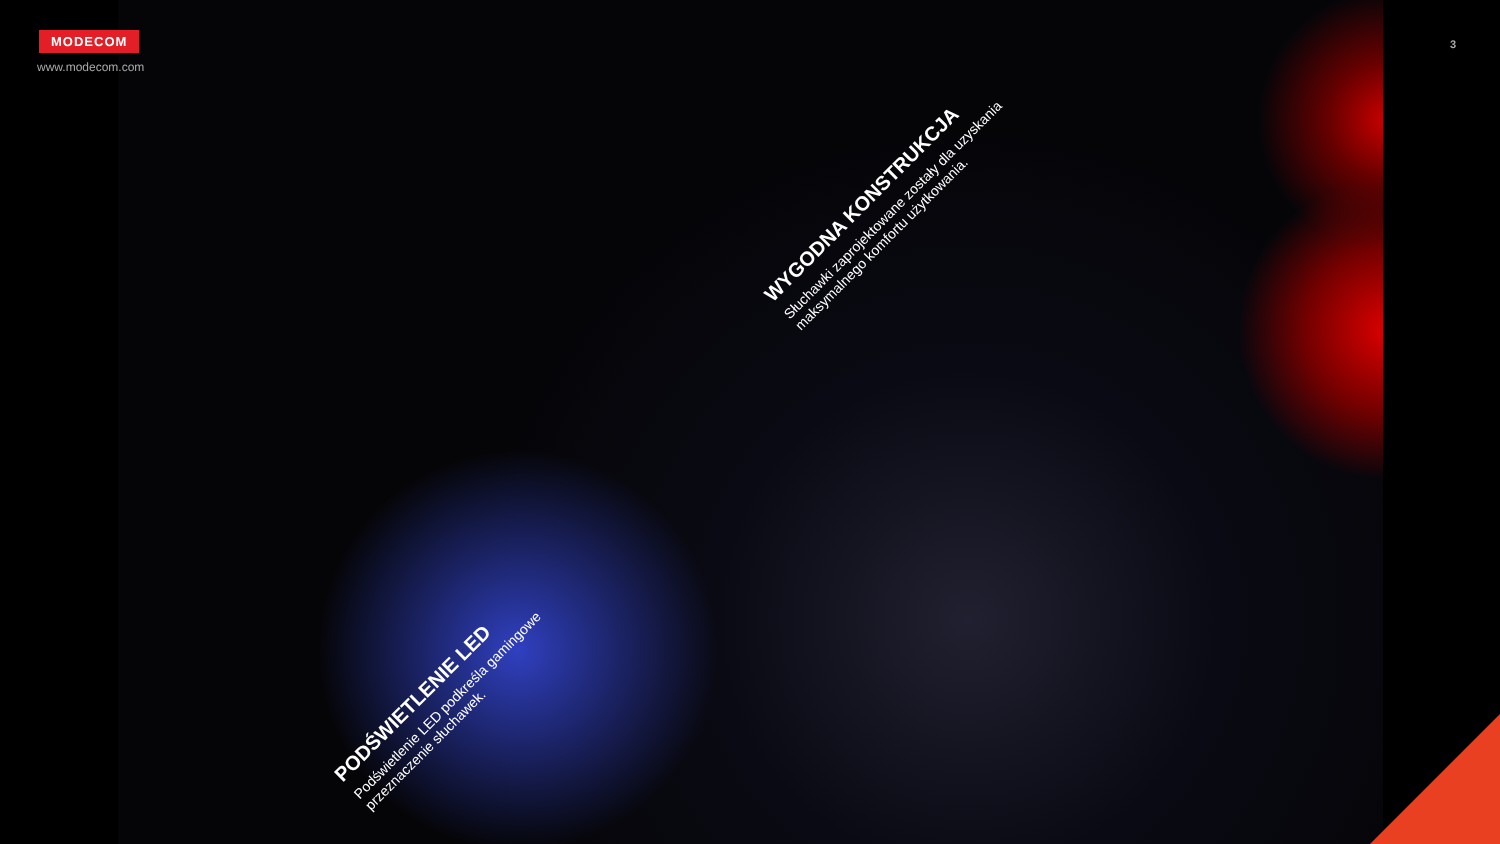MODECOM
www.modecom.com
3
WYGODNA KONSTRUKCJA
Słuchawki zaprojektowane zostały dla uzyskania maksymalnego komfortu użytkowania.
PODŚWIETLENIE LED
Podświetlenie LED podkreśla gamingowe przeznaczenie słuchawek.